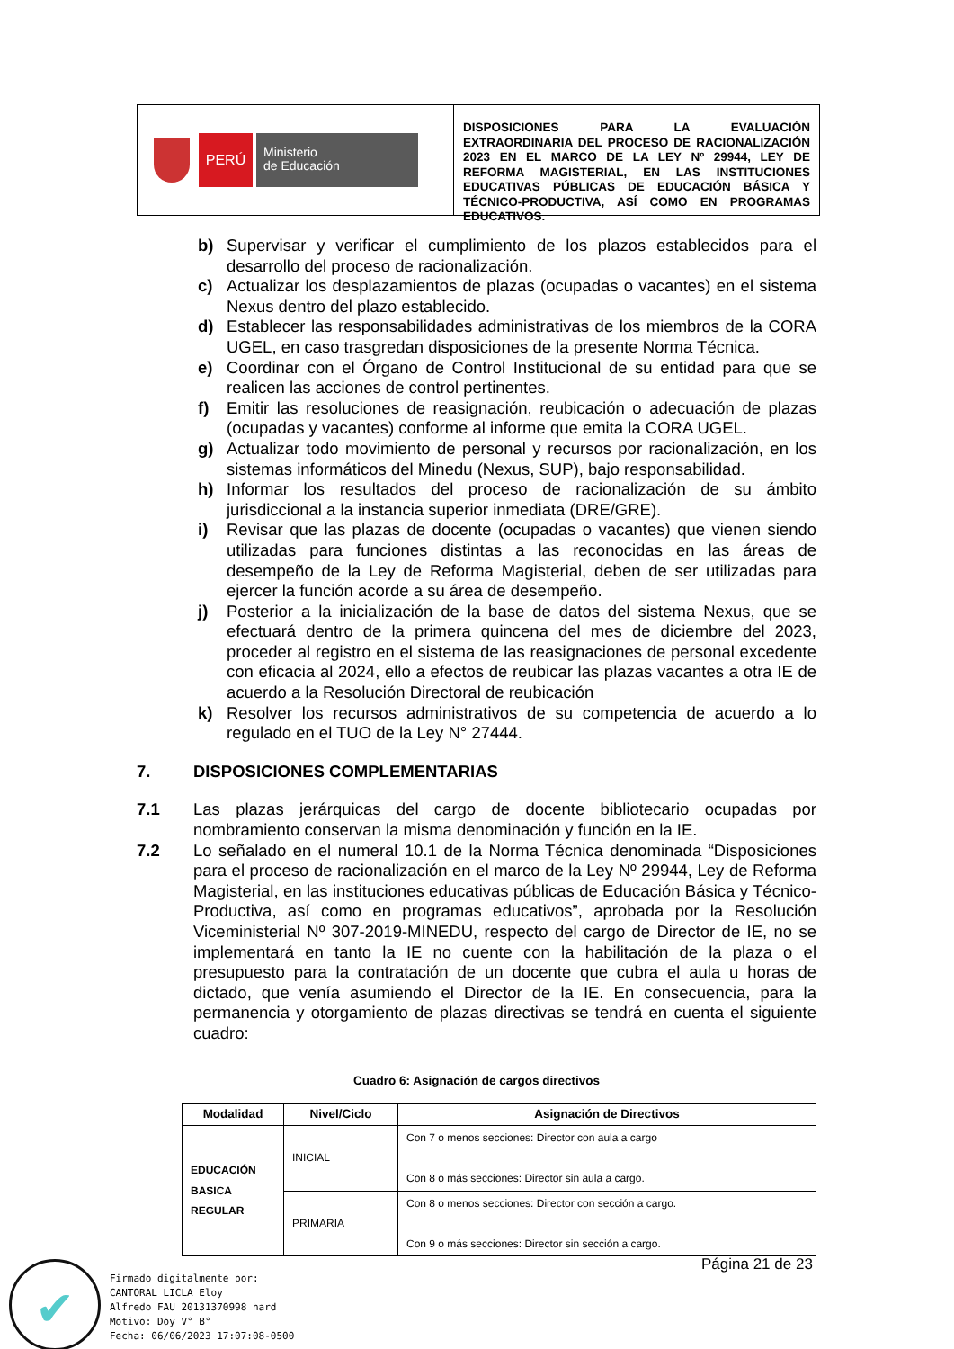PERÚ
Ministerio
de Educación
DISPOSICIONES PARA LA EVALUACIÓN EXTRAORDINARIA DEL PROCESO DE RACIONALIZACIÓN 2023 EN EL MARCO DE LA LEY Nº 29944, LEY DE REFORMA MAGISTERIAL, EN LAS INSTITUCIONES EDUCATIVAS PÚBLICAS DE EDUCACIÓN BÁSICA Y TÉCNICO-PRODUCTIVA, ASÍ COMO EN PROGRAMAS EDUCATIVOS.
b) Supervisar y verificar el cumplimiento de los plazos establecidos para el desarrollo del proceso de racionalización.
c) Actualizar los desplazamientos de plazas (ocupadas o vacantes) en el sistema Nexus dentro del plazo establecido.
d) Establecer las responsabilidades administrativas de los miembros de la CORA UGEL, en caso trasgredan disposiciones de la presente Norma Técnica.
e) Coordinar con el Órgano de Control Institucional de su entidad para que se realicen las acciones de control pertinentes.
f) Emitir las resoluciones de reasignación, reubicación o adecuación de plazas (ocupadas y vacantes) conforme al informe que emita la CORA UGEL.
g) Actualizar todo movimiento de personal y recursos por racionalización, en los sistemas informáticos del Minedu (Nexus, SUP), bajo responsabilidad.
h) Informar los resultados del proceso de racionalización de su ámbito jurisdiccional a la instancia superior inmediata (DRE/GRE).
i) Revisar que las plazas de docente (ocupadas o vacantes) que vienen siendo utilizadas para funciones distintas a las reconocidas en las áreas de desempeño de la Ley de Reforma Magisterial, deben de ser utilizadas para ejercer la función acorde a su área de desempeño.
j) Posterior a la inicialización de la base de datos del sistema Nexus, que se efectuará dentro de la primera quincena del mes de diciembre del 2023, proceder al registro en el sistema de las reasignaciones de personal excedente con eficacia al 2024, ello a efectos de reubicar las plazas vacantes a otra IE de acuerdo a la Resolución Directoral de reubicación
k) Resolver los recursos administrativos de su competencia de acuerdo a lo regulado en el TUO de la Ley N° 27444.
7. DISPOSICIONES COMPLEMENTARIAS
7.1 Las plazas jerárquicas del cargo de docente bibliotecario ocupadas por nombramiento conservan la misma denominación y función en la IE.
7.2 Lo señalado en el numeral 10.1 de la Norma Técnica denominada “Disposiciones para el proceso de racionalización en el marco de la Ley Nº 29944, Ley de Reforma Magisterial, en las instituciones educativas públicas de Educación Básica y Técnico-Productiva, así como en programas educativos”, aprobada por la Resolución Viceministerial Nº 307-2019-MINEDU, respecto del cargo de Director de IE, no se implementará en tanto la IE no cuente con la habilitación de la plaza o el presupuesto para la contratación de un docente que cubra el aula u horas de dictado, que venía asumiendo el Director de la IE. En consecuencia, para la permanencia y otorgamiento de plazas directivas se tendrá en cuenta el siguiente cuadro:
Cuadro 6: Asignación de cargos directivos
| Modalidad | Nivel/Ciclo | Asignación de Directivos |
| --- | --- | --- |
| EDUCACIÓN BASICA REGULAR | INICIAL | Con 7 o menos secciones: Director con aula a cargo Con 8 o más secciones: Director sin aula a cargo. |
| | PRIMARIA | Con 8 o menos secciones: Director con sección a cargo. Con 9 o más secciones: Director sin sección a cargo. |
Página 21 de 23
✔
Firmado digitalmente por:
CANTORAL LICLA Eloy
Alfredo FAU 20131370998 hard
Motivo: Doy V° B°
Fecha: 06/06/2023 17:07:08-0500